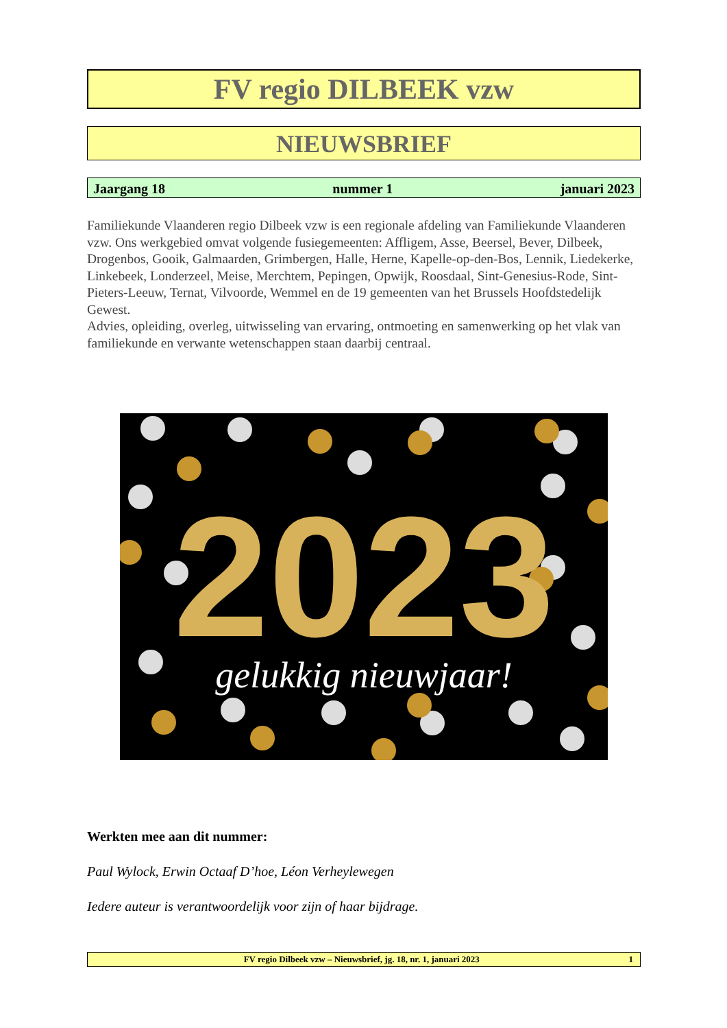FV regio DILBEEK vzw
NIEUWSBRIEF
Jaargang 18 nummer 1 januari 2023
Familiekunde Vlaanderen regio Dilbeek vzw is een regionale afdeling van Familiekunde Vlaanderen vzw. Ons werkgebied omvat volgende fusiegemeenten: Affligem, Asse, Beersel, Bever, Dilbeek, Drogenbos, Gooik, Galmaarden, Grimbergen, Halle, Herne, Kapelle-op-den-Bos, Lennik, Liedekerke, Linkebeek, Londerzeel, Meise, Merchtem, Pepingen, Opwijk, Roosdaal, Sint-Genesius-Rode, Sint-Pieters-Leeuw, Ternat, Vilvoorde, Wemmel en de 19 gemeenten van het Brussels Hoofdstedelijk Gewest.
Advies, opleiding, overleg, uitwisseling van ervaring, ontmoeting en samenwerking op het vlak van familiekunde en verwante wetenschappen staan daarbij centraal.
2023
gelukkig nieuwjaar!
Werkten mee aan dit nummer:
Paul Wylock, Erwin Octaaf D’hoe, Léon Verheylewegen
Iedere auteur is verantwoordelijk voor zijn of haar bijdrage.
FV regio Dilbeek vzw – Nieuwsbrief, jg. 18, nr. 1, januari 2023 1